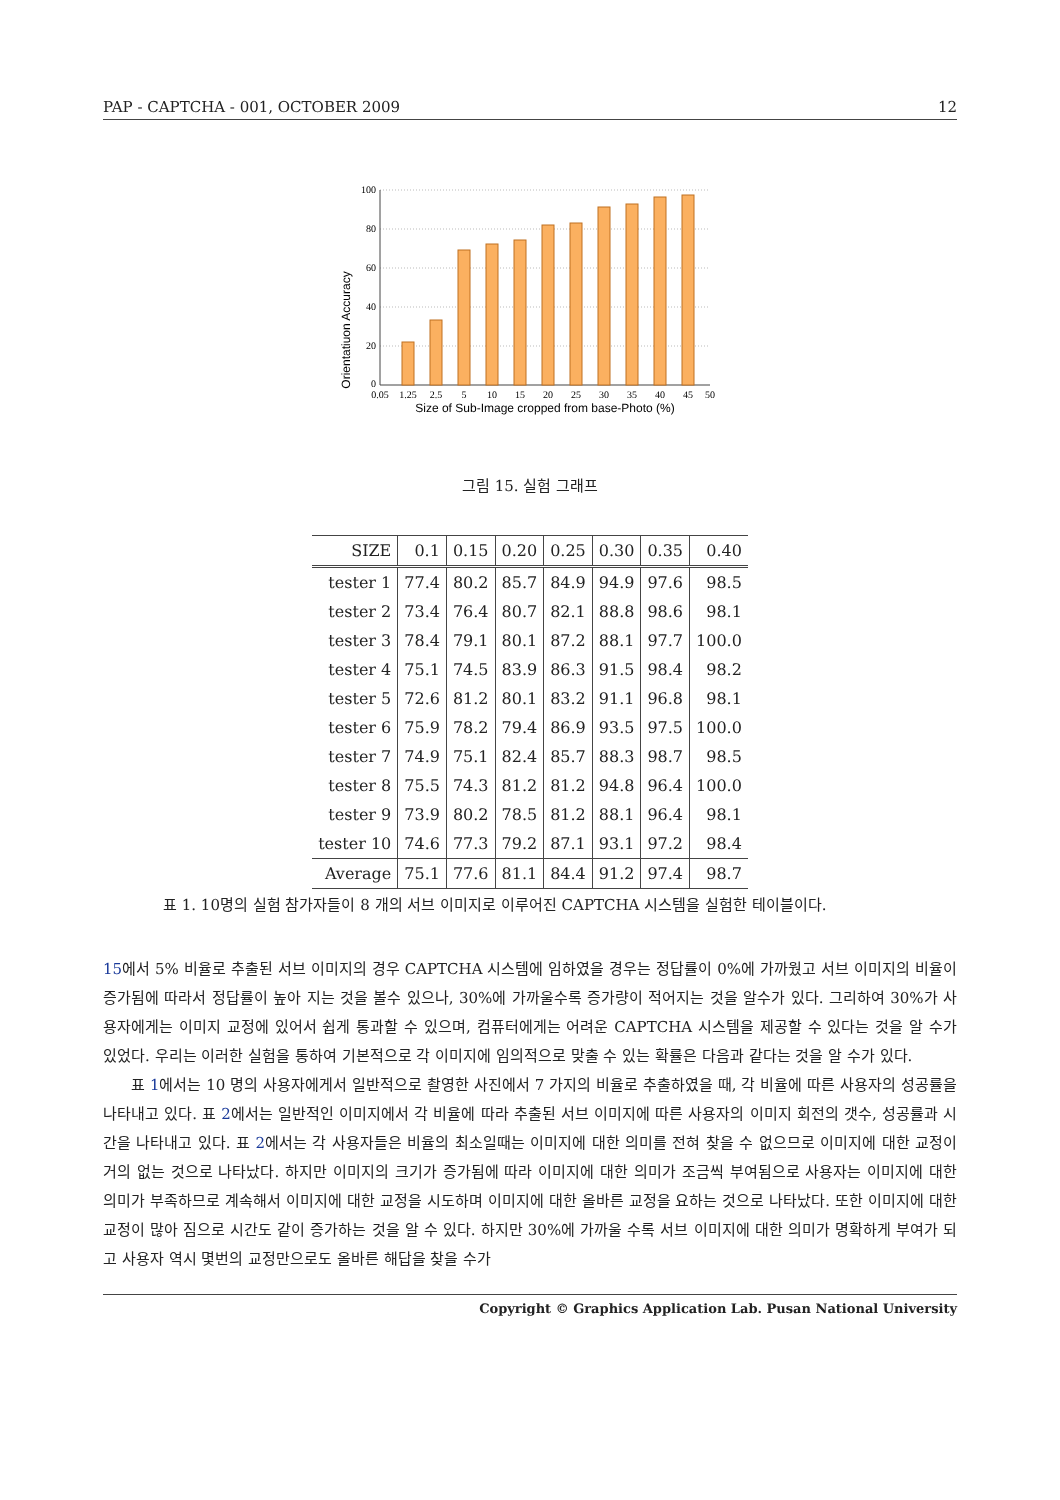PAP - CAPTCHA - 001, OCTOBER 2009 12
Orientatiuon Accuracy
100
80
60
40
20
0
0.05
1.25
2.5
5
10
15
20
25
30
35
40
45
50
Size of Sub-Image cropped from base-Photo (%)
그림 15. 실험 그래프
| SIZE | 0.1 | 0.15 | 0.20 | 0.25 | 0.30 | 0.35 | 0.40 |
| --- | --- | --- | --- | --- | --- | --- | --- |
| tester 1 | 77.4 | 80.2 | 85.7 | 84.9 | 94.9 | 97.6 | 98.5 |
| tester 2 | 73.4 | 76.4 | 80.7 | 82.1 | 88.8 | 98.6 | 98.1 |
| tester 3 | 78.4 | 79.1 | 80.1 | 87.2 | 88.1 | 97.7 | 100.0 |
| tester 4 | 75.1 | 74.5 | 83.9 | 86.3 | 91.5 | 98.4 | 98.2 |
| tester 5 | 72.6 | 81.2 | 80.1 | 83.2 | 91.1 | 96.8 | 98.1 |
| tester 6 | 75.9 | 78.2 | 79.4 | 86.9 | 93.5 | 97.5 | 100.0 |
| tester 7 | 74.9 | 75.1 | 82.4 | 85.7 | 88.3 | 98.7 | 98.5 |
| tester 8 | 75.5 | 74.3 | 81.2 | 81.2 | 94.8 | 96.4 | 100.0 |
| tester 9 | 73.9 | 80.2 | 78.5 | 81.2 | 88.1 | 96.4 | 98.1 |
| tester 10 | 74.6 | 77.3 | 79.2 | 87.1 | 93.1 | 97.2 | 98.4 |
| Average | 75.1 | 77.6 | 81.1 | 84.4 | 91.2 | 97.4 | 98.7 |
표 1. 10명의 실험 참가자들이 8 개의 서브 이미지로 이루어진 CAPTCHA 시스템을 실험한 테이블이다.
15에서 5% 비율로 추출된 서브 이미지의 경우 CAPTCHA 시스템에 임하였을 경우는 정답률이 0%에 가까웠고 서브 이미지의 비율이 증가됨에 따라서 정답률이 높아 지는 것을 볼수 있으나, 30%에 가까울수록 증가량이 적어지는 것을 알수가 있다. 그리하여 30%가 사용자에게는 이미지 교정에 있어서 쉽게 통과할 수 있으며, 컴퓨터에게는 어려운 CAPTCHA 시스템을 제공할 수 있다는 것을 알 수가 있었다. 우리는 이러한 실험을 통하여 기본적으로 각 이미지에 임의적으로 맞출 수 있는 확률은 다음과 같다는 것을 알 수가 있다.
표 1에서는 10 명의 사용자에게서 일반적으로 촬영한 사진에서 7 가지의 비율로 추출하였을 때, 각 비율에 따른 사용자의 성공률을 나타내고 있다. 표 2에서는 일반적인 이미지에서 각 비율에 따라 추출된 서브 이미지에 따른 사용자의 이미지 회전의 갯수, 성공률과 시간을 나타내고 있다. 표 2에서는 각 사용자들은 비율의 최소일때는 이미지에 대한 의미를 전혀 찾을 수 없으므로 이미지에 대한 교정이 거의 없는 것으로 나타났다. 하지만 이미지의 크기가 증가됨에 따라 이미지에 대한 의미가 조금씩 부여됨으로 사용자는 이미지에 대한 의미가 부족하므로 계속해서 이미지에 대한 교정을 시도하며 이미지에 대한 올바른 교정을 요하는 것으로 나타났다. 또한 이미지에 대한 교정이 많아 짐으로 시간도 같이 증가하는 것을 알 수 있다. 하지만 30%에 가까울 수록 서브 이미지에 대한 의미가 명확하게 부여가 되고 사용자 역시 몇번의 교정만으로도 올바른 해답을 찾을 수가
Copyright © Graphics Application Lab. Pusan National University